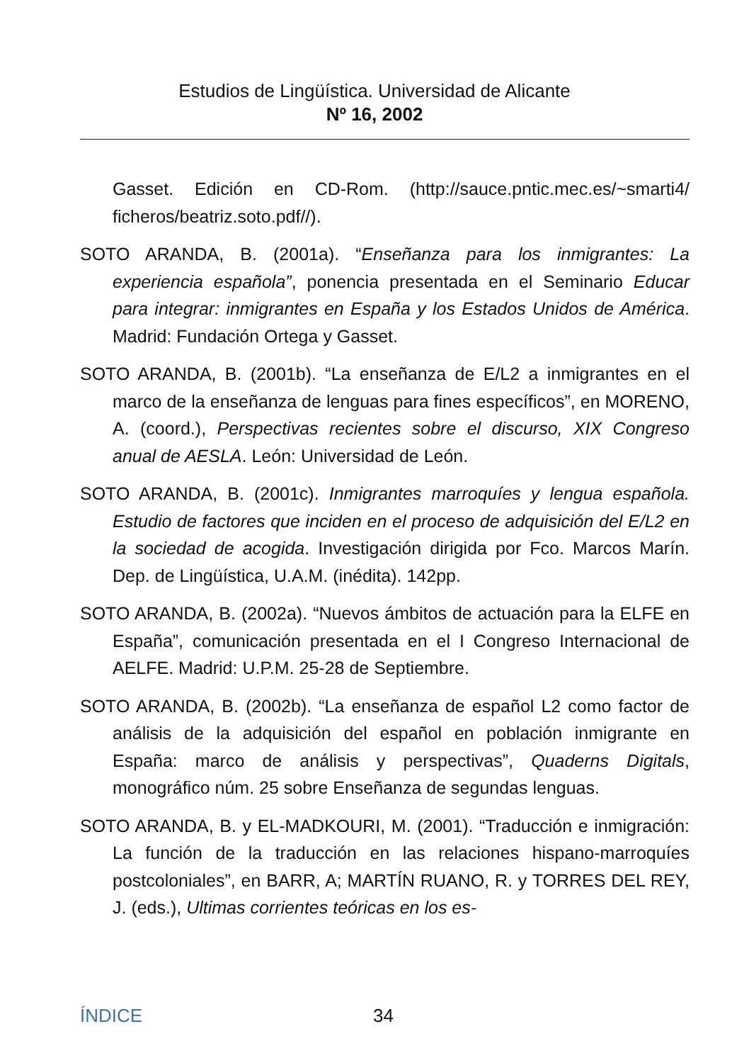Estudios de Lingüística. Universidad de Alicante
Nº 16, 2002
Gasset. Edición en CD-Rom. (http://sauce.pntic.mec.es/~smarti4/ ficheros/beatriz.soto.pdf//).
SOTO ARANDA, B. (2001a). “Enseñanza para los inmigrantes: La experiencia española”, ponencia presentada en el Seminario Educar para integrar: inmigrantes en España y los Estados Unidos de América. Madrid: Fundación Ortega y Gasset.
SOTO ARANDA, B. (2001b). “La enseñanza de E/L2 a inmigrantes en el marco de la enseñanza de lenguas para fines específicos”, en MORENO, A. (coord.), Perspectivas recientes sobre el discurso, XIX Congreso anual de AESLA. León: Universidad de León.
SOTO ARANDA, B. (2001c). Inmigrantes marroquíes y lengua española. Estudio de factores que inciden en el proceso de adquisición del E/L2 en la sociedad de acogida. Investigación dirigida por Fco. Marcos Marín. Dep. de Lingüística, U.A.M. (inédita). 142pp.
SOTO ARANDA, B. (2002a). “Nuevos ámbitos de actuación para la ELFE en España”, comunicación presentada en el I Congreso Internacional de AELFE. Madrid: U.P.M. 25-28 de Septiembre.
SOTO ARANDA, B. (2002b). “La enseñanza de español L2 como factor de análisis de la adquisición del español en población inmigrante en España: marco de análisis y perspectivas”, Quaderns Digitals, monográfico núm. 25 sobre Enseñanza de segundas lenguas.
SOTO ARANDA, B. y EL-MADKOURI, M. (2001). “Traducción e inmigración: La función de la traducción en las relaciones hispano-marroquíes postcoloniales”, en BARR, A; MARTÍN RUANO, R. y TORRES DEL REY, J. (eds.), Ultimas corrientes teóricas en los es-
ÍNDICE 34